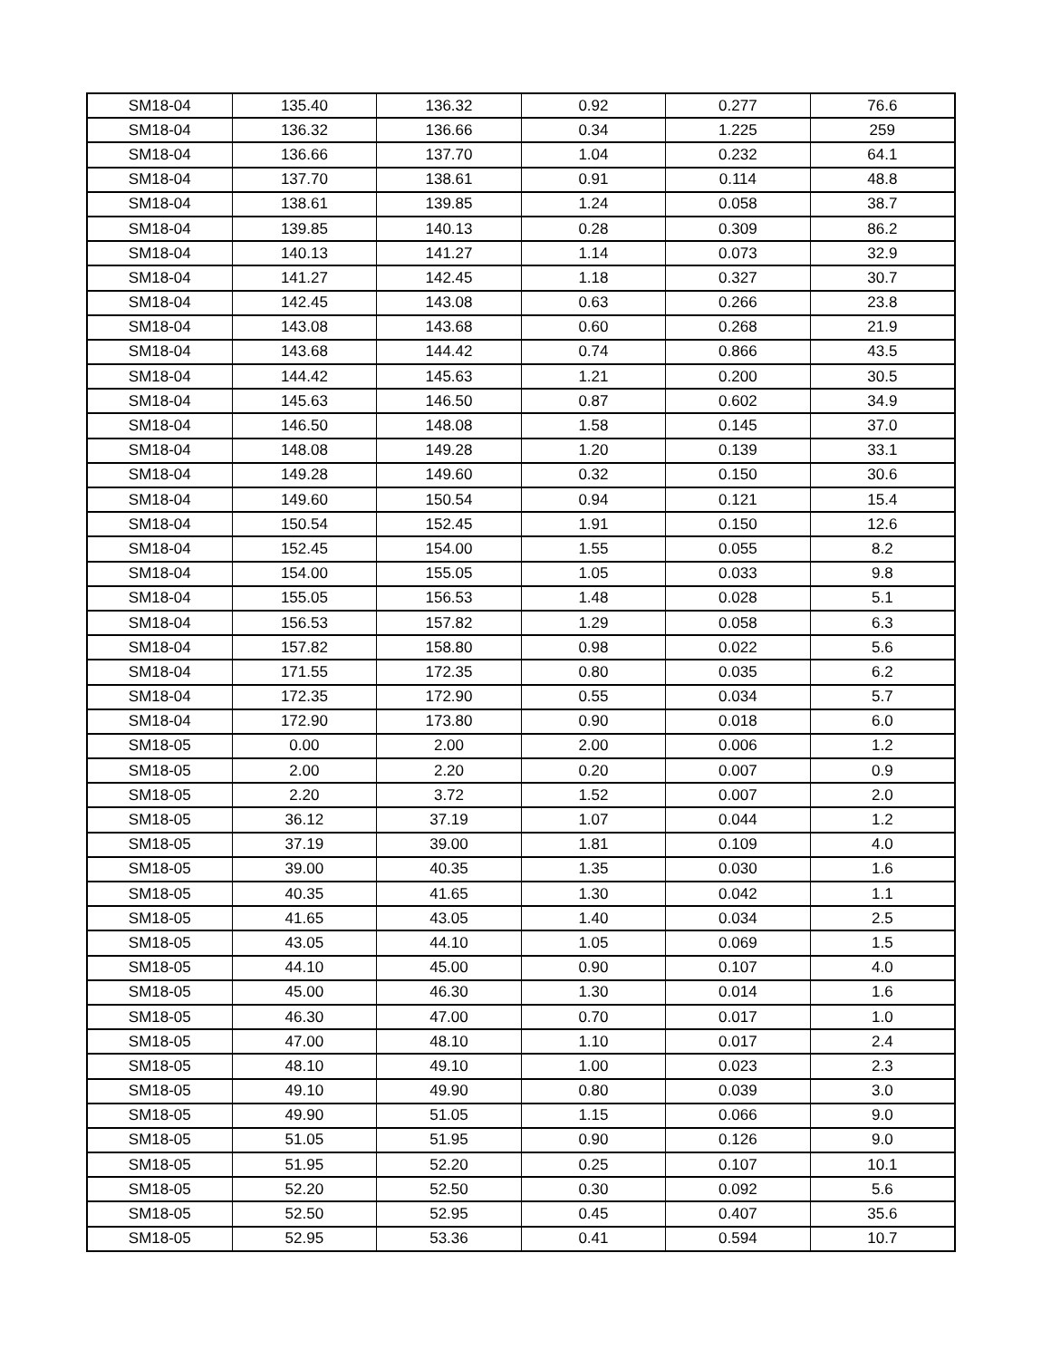| SM18-04 | 135.40 | 136.32 | 0.92 | 0.277 | 76.6 |
| SM18-04 | 136.32 | 136.66 | 0.34 | 1.225 | 259 |
| SM18-04 | 136.66 | 137.70 | 1.04 | 0.232 | 64.1 |
| SM18-04 | 137.70 | 138.61 | 0.91 | 0.114 | 48.8 |
| SM18-04 | 138.61 | 139.85 | 1.24 | 0.058 | 38.7 |
| SM18-04 | 139.85 | 140.13 | 0.28 | 0.309 | 86.2 |
| SM18-04 | 140.13 | 141.27 | 1.14 | 0.073 | 32.9 |
| SM18-04 | 141.27 | 142.45 | 1.18 | 0.327 | 30.7 |
| SM18-04 | 142.45 | 143.08 | 0.63 | 0.266 | 23.8 |
| SM18-04 | 143.08 | 143.68 | 0.60 | 0.268 | 21.9 |
| SM18-04 | 143.68 | 144.42 | 0.74 | 0.866 | 43.5 |
| SM18-04 | 144.42 | 145.63 | 1.21 | 0.200 | 30.5 |
| SM18-04 | 145.63 | 146.50 | 0.87 | 0.602 | 34.9 |
| SM18-04 | 146.50 | 148.08 | 1.58 | 0.145 | 37.0 |
| SM18-04 | 148.08 | 149.28 | 1.20 | 0.139 | 33.1 |
| SM18-04 | 149.28 | 149.60 | 0.32 | 0.150 | 30.6 |
| SM18-04 | 149.60 | 150.54 | 0.94 | 0.121 | 15.4 |
| SM18-04 | 150.54 | 152.45 | 1.91 | 0.150 | 12.6 |
| SM18-04 | 152.45 | 154.00 | 1.55 | 0.055 | 8.2 |
| SM18-04 | 154.00 | 155.05 | 1.05 | 0.033 | 9.8 |
| SM18-04 | 155.05 | 156.53 | 1.48 | 0.028 | 5.1 |
| SM18-04 | 156.53 | 157.82 | 1.29 | 0.058 | 6.3 |
| SM18-04 | 157.82 | 158.80 | 0.98 | 0.022 | 5.6 |
| SM18-04 | 171.55 | 172.35 | 0.80 | 0.035 | 6.2 |
| SM18-04 | 172.35 | 172.90 | 0.55 | 0.034 | 5.7 |
| SM18-04 | 172.90 | 173.80 | 0.90 | 0.018 | 6.0 |
| SM18-05 | 0.00 | 2.00 | 2.00 | 0.006 | 1.2 |
| SM18-05 | 2.00 | 2.20 | 0.20 | 0.007 | 0.9 |
| SM18-05 | 2.20 | 3.72 | 1.52 | 0.007 | 2.0 |
| SM18-05 | 36.12 | 37.19 | 1.07 | 0.044 | 1.2 |
| SM18-05 | 37.19 | 39.00 | 1.81 | 0.109 | 4.0 |
| SM18-05 | 39.00 | 40.35 | 1.35 | 0.030 | 1.6 |
| SM18-05 | 40.35 | 41.65 | 1.30 | 0.042 | 1.1 |
| SM18-05 | 41.65 | 43.05 | 1.40 | 0.034 | 2.5 |
| SM18-05 | 43.05 | 44.10 | 1.05 | 0.069 | 1.5 |
| SM18-05 | 44.10 | 45.00 | 0.90 | 0.107 | 4.0 |
| SM18-05 | 45.00 | 46.30 | 1.30 | 0.014 | 1.6 |
| SM18-05 | 46.30 | 47.00 | 0.70 | 0.017 | 1.0 |
| SM18-05 | 47.00 | 48.10 | 1.10 | 0.017 | 2.4 |
| SM18-05 | 48.10 | 49.10 | 1.00 | 0.023 | 2.3 |
| SM18-05 | 49.10 | 49.90 | 0.80 | 0.039 | 3.0 |
| SM18-05 | 49.90 | 51.05 | 1.15 | 0.066 | 9.0 |
| SM18-05 | 51.05 | 51.95 | 0.90 | 0.126 | 9.0 |
| SM18-05 | 51.95 | 52.20 | 0.25 | 0.107 | 10.1 |
| SM18-05 | 52.20 | 52.50 | 0.30 | 0.092 | 5.6 |
| SM18-05 | 52.50 | 52.95 | 0.45 | 0.407 | 35.6 |
| SM18-05 | 52.95 | 53.36 | 0.41 | 0.594 | 10.7 |